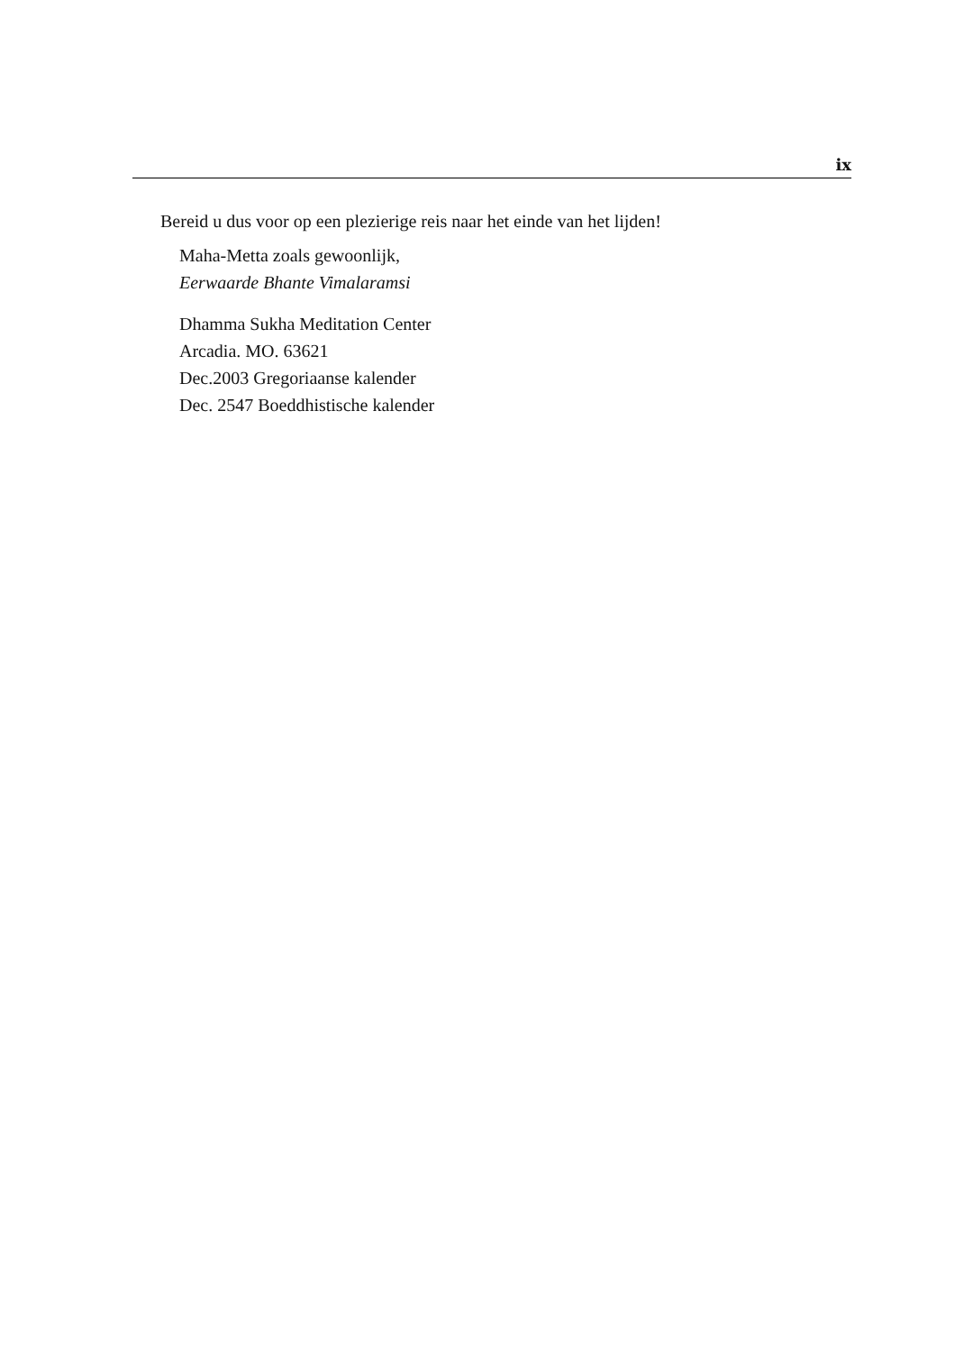ix
Bereid u dus voor op een plezierige reis naar het einde van het lijden!
Maha-Metta zoals gewoonlijk,
Eerwaarde Bhante Vimalaramsi
Dhamma Sukha Meditation Center
Arcadia. MO. 63621
Dec.2003 Gregoriaanse kalender
Dec. 2547 Boeddhistische kalender